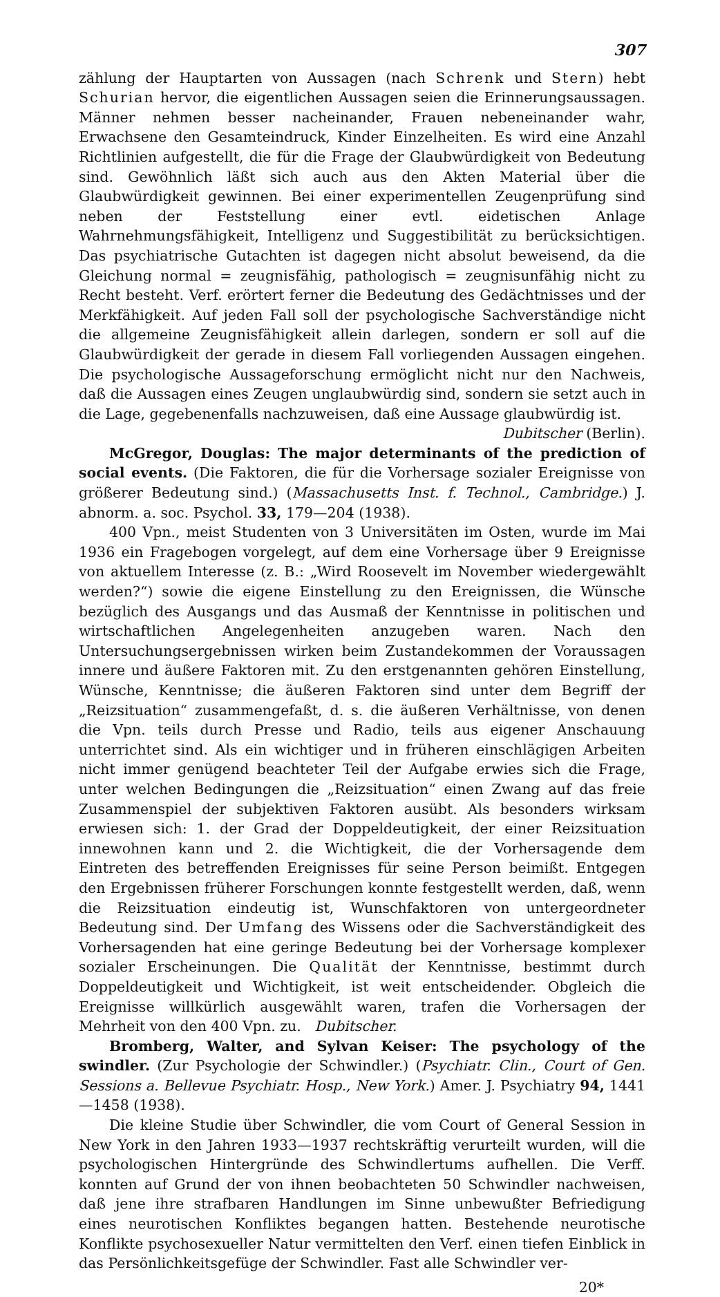307
zählung der Hauptarten von Aussagen (nach Schrenk und Stern) hebt Schurian hervor, die eigentlichen Aussagen seien die Erinnerungsaussagen. Männer nehmen besser nacheinander, Frauen nebeneinander wahr, Erwachsene den Gesamteindruck, Kinder Einzelheiten. Es wird eine Anzahl Richtlinien aufgestellt, die für die Frage der Glaubwürdigkeit von Bedeutung sind. Gewöhnlich läßt sich auch aus den Akten Material über die Glaubwürdigkeit gewinnen. Bei einer experimentellen Zeugenprüfung sind neben der Feststellung einer evtl. eidetischen Anlage Wahrnehmungsfähigkeit, Intelligenz und Suggestibilität zu berücksichtigen. Das psychiatrische Gutachten ist dagegen nicht absolut beweisend, da die Gleichung normal = zeugnisfähig, pathologisch = zeugnisunfähig nicht zu Recht besteht. Verf. erörtert ferner die Bedeutung des Gedächtnisses und der Merkfähigkeit. Auf jeden Fall soll der psychologische Sachverständige nicht die allgemeine Zeugnisfähigkeit allein darlegen, sondern er soll auf die Glaubwürdigkeit der gerade in diesem Fall vorliegenden Aussagen eingehen. Die psychologische Aussageforschung ermöglicht nicht nur den Nachweis, daß die Aussagen eines Zeugen unglaubwürdig sind, sondern sie setzt auch in die Lage, gegebenenfalls nachzuweisen, daß eine Aussage glaubwürdig ist.
Dubitscher (Berlin).
McGregor, Douglas: The major determinants of the prediction of social events. (Die Faktoren, die für die Vorhersage sozialer Ereignisse von größerer Bedeutung sind.) (Massachusetts Inst. f. Technol., Cambridge.) J. abnorm. a. soc. Psychol. 33, 179—204 (1938).
400 Vpn., meist Studenten von 3 Universitäten im Osten, wurde im Mai 1936 ein Fragebogen vorgelegt, auf dem eine Vorhersage über 9 Ereignisse von aktuellem Interesse (z. B.: „Wird Roosevelt im November wiedergewählt werden?“) sowie die eigene Einstellung zu den Ereignissen, die Wünsche bezüglich des Ausgangs und das Ausmaß der Kenntnisse in politischen und wirtschaftlichen Angelegenheiten anzugeben waren. Nach den Untersuchungsergebnissen wirken beim Zustandekommen der Voraussagen innere und äußere Faktoren mit. Zu den erstgenannten gehören Einstellung, Wünsche, Kenntnisse; die äußeren Faktoren sind unter dem Begriff der „Reizsituation“ zusammengefaßt, d. s. die äußeren Verhältnisse, von denen die Vpn. teils durch Presse und Radio, teils aus eigener Anschauung unterrichtet sind. Als ein wichtiger und in früheren einschlägigen Arbeiten nicht immer genügend beachteter Teil der Aufgabe erwies sich die Frage, unter welchen Bedingungen die „Reizsituation“ einen Zwang auf das freie Zusammenspiel der subjektiven Faktoren ausübt. Als besonders wirksam erwiesen sich: 1. der Grad der Doppeldeutigkeit, der einer Reizsituation innewohnen kann und 2. die Wichtigkeit, die der Vorhersagende dem Eintreten des betreffenden Ereignisses für seine Person beimißt. Entgegen den Ergebnissen früherer Forschungen konnte festgestellt werden, daß, wenn die Reizsituation eindeutig ist, Wunschfaktoren von untergeordneter Bedeutung sind. Der Umfang des Wissens oder die Sachverständigkeit des Vorhersagenden hat eine geringe Bedeutung bei der Vorhersage komplexer sozialer Erscheinungen. Die Qualität der Kenntnisse, bestimmt durch Doppeldeutigkeit und Wichtigkeit, ist weit entscheidender. Obgleich die Ereignisse willkürlich ausgewählt waren, trafen die Vorhersagen der Mehrheit von den 400 Vpn. zu. Dubitscher.
Bromberg, Walter, and Sylvan Keiser: The psychology of the swindler. (Zur Psychologie der Schwindler.) (Psychiatr. Clin., Court of Gen. Sessions a. Bellevue Psychiatr. Hosp., New York.) Amer. J. Psychiatry 94, 1441—1458 (1938).
Die kleine Studie über Schwindler, die vom Court of General Session in New York in den Jahren 1933—1937 rechtskräftig verurteilt wurden, will die psychologischen Hintergründe des Schwindlertums aufhellen. Die Verff. konnten auf Grund der von ihnen beobachteten 50 Schwindler nachweisen, daß jene ihre strafbaren Handlungen im Sinne unbewußter Befriedigung eines neurotischen Konfliktes begangen hatten. Bestehende neurotische Konflikte psychosexueller Natur vermittelten den Verf. einen tiefen Einblick in das Persönlichkeitsgefüge der Schwindler. Fast alle Schwindler ver-
20*